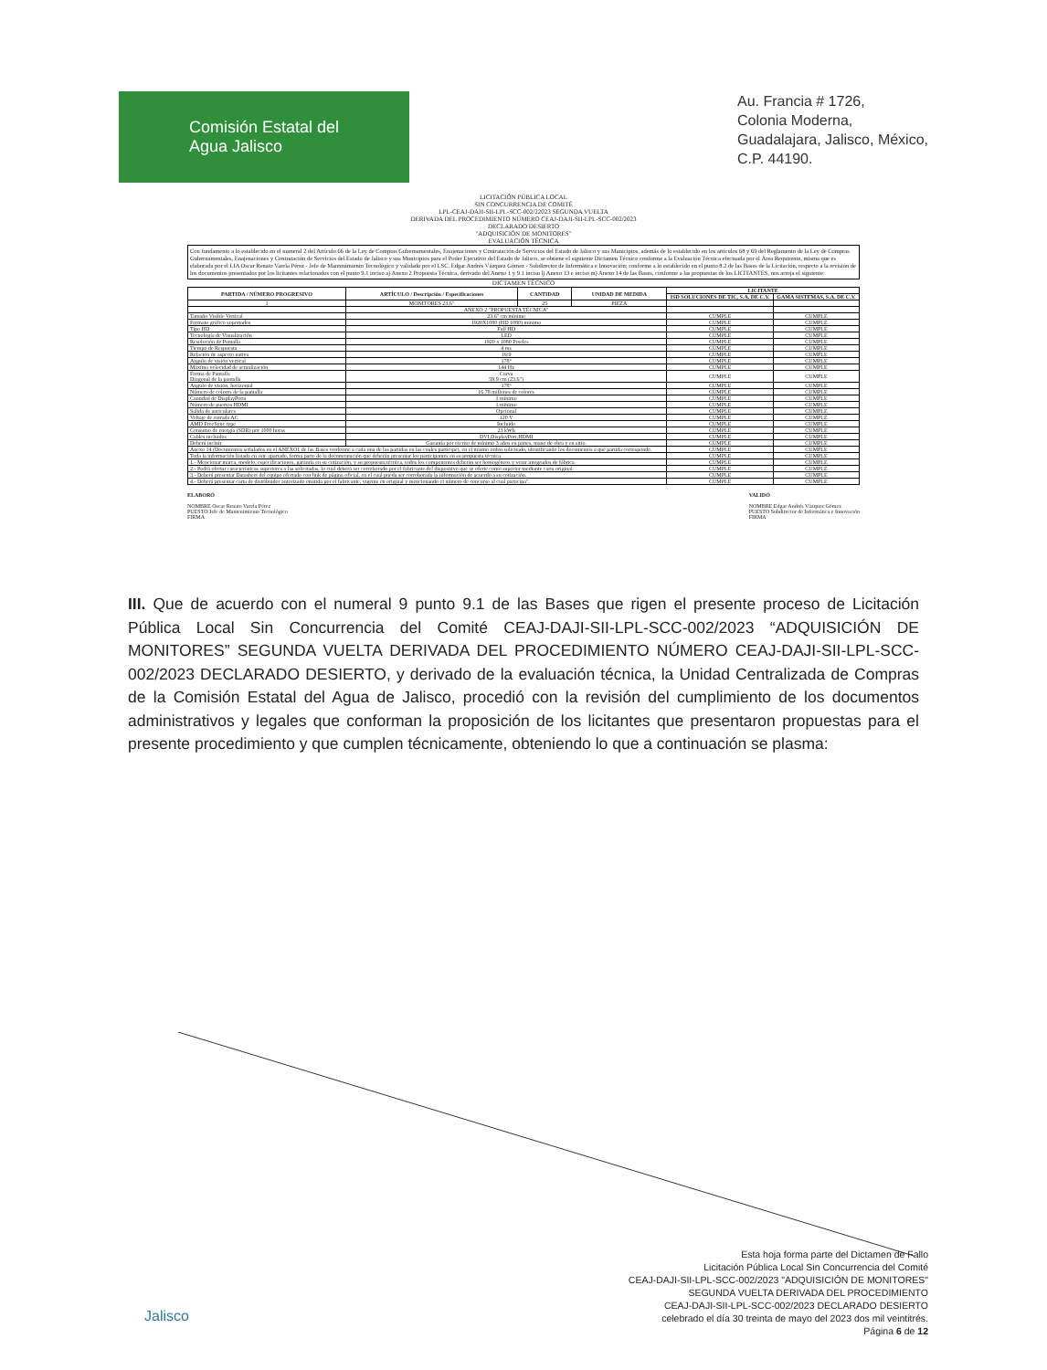Comisión Estatal del
Agua Jalisco
Au. Francia # 1726,
Colonia Moderna,
Guadalajara, Jalisco, México,
C.P. 44190.
LICITACIÓN PÚBLICA LOCAL
SIN CONCURRENCIA DE COMITÉ
LPL-CEAJ-DAJI-SII-LPL-SCC-002/22023 SEGUNDA VUELTA
DERIVADA DEL PROCEDIMIENTO NÚMERO CEAJ-DAJI-SII-LPL-SCC-002/2023
DECLARADO DESIERTO
"ADQUISICIÓN DE MONITORES"
EVALUACIÓN TÉCNICA
Con fundamento a lo establecido en el numeral 2 del Artículo 66 de la Ley de Compras Gubernamentales, Enajenaciones y Contratación de Servicios del Estado de Jalisco y sus Municipios, además de lo establecido en los artículos 68 y 69 del Reglamento de la Ley de Compras Gubernamentales, Enajenaciones y Contratación de Servicios del Estado de Jalisco y sus Municipios para el Poder Ejecutivo del Estado de Jalisco, se obtiene el siguiente Dictamen Técnico conforme a la Evaluación Técnica efectuada por el Área Requirente, misma que es elaborada por el LIA Oscar Renato Varela Pérez - Jefe de Mantenimiento Tecnológico y validado por el LSC. Edgar Andrés Vázquez Gómez - Subdirector de Informática e Innovación; conforme a lo establecido en el punto 8.2 de las Bases de la Licitación, respecto a la revisión de los documentos presentados por los licitantes relacionados con el punto 9.1 inciso a) Anexo 2 Propuesta Técnica, derivado del Anexo 1 y 9.1 inciso l) Anexo 13 e inciso m) Anexo 14 de las Bases, conforme a las propuestas de los LICITANTES, nos arroja el siguiente:
DICTAMEN TÉCNICO
| PARTIDA / NÚMERO PROGRESIVO | ARTÍCULO / Descripción / Especificaciones | CANTIDAD | UNIDAD DE MEDIDA | LICITANTE | |
| --- | --- | --- | --- | --- | --- |
| | | | | ISD SOLUCIONES DE TIC, S.A. DE C.V. | GAMA SISTEMAS, S.A. DE C.V. |
| 1 | MONITORES 23.6" | 25 | PIEZA | | |
| | ANEXO 2 "PROPUESTA TÉCNICA" | | | | |
| Tamaño Visible Vertical | 23.6" cm mínimo | | | CUMPLE | CUMPLE |
| Formato gráfico soportados | 1920X1080 (HD 1080) mínimo | | | CUMPLE | CUMPLE |
| Tipo HD | Full HD | | | CUMPLE | CUMPLE |
| Tecnología de Visualización | LED | | | CUMPLE | CUMPLE |
| Resolución de Pantalla | 1920 x 1080 Pixeles | | | CUMPLE | CUMPLE |
| Tiempo de Respuesta | 4 ms | | | CUMPLE | CUMPLE |
| Relación de aspecto nativa | 16:9 | | | CUMPLE | CUMPLE |
| Angulo de visión vertical | 178° | | | CUMPLE | CUMPLE |
| Máxima velocidad de actualización | 144 Hz | | | CUMPLE | CUMPLE |
| Forma de Pantalla Diagonal de la pantalla | Curva 59.9 cm (23.6") | | | CUMPLE | CUMPLE |
| Angulo de visión, horizontal | 178° | | | CUMPLE | CUMPLE |
| Número de colores de la pantalla | 16.78 millones de colores | | | CUMPLE | CUMPLE |
| Cantidad de DisplayPorts | 1 mínimo | | | CUMPLE | CUMPLE |
| Número de puertos HDMI | 1 mínimo | | | CUMPLE | CUMPLE |
| Salida de auriculares | Opcional | | | CUMPLE | CUMPLE |
| Voltaje de entrada AC | 120 V | | | CUMPLE | CUMPLE |
| AMD FreeSync type | Incluido | | | CUMPLE | CUMPLE |
| Consumo de energía (SDR) por 1000 horas | 23 kWh | | | CUMPLE | CUMPLE |
| Cables incluidos | DVI,DisplayPort,HDMI | | | CUMPLE | CUMPLE |
| Deberá incluir | Garantía por escrito de mínimo 3 años en partes, mano de obra y en sitio. | | | CUMPLE | CUMPLE |
| Anexo 14 (Documentos señalados en el ANEXO1 de las Bases conforme a cada una de las partidas en las cuales participe), en el mismo orden solicitado, identificando los documentos a qué partida corresponde. | | | | CUMPLE | CUMPLE |
| Toda la información listada en este apartado, forma parte de la documentación que deberán presentar los participantes en su propuesta técnica. | | | | CUMPLE | CUMPLE |
| 1.- Mencionar marca, modelo, especificaciones, garantía en su cotización, y su propuesta técnica, todos los componentes deberán ser homogéneos y venir integrados de fábrica. | | | | CUMPLE | CUMPLE |
| 2.- Podrá ofertar características superiores a las solicitadas, lo cual deberá ser corroborado por el fabricante del dispositivo que se oferte como superior mediante carta original. | | | | CUMPLE | CUMPLE |
| 3.- Deberá presentar Datasheet del equipo ofertado con link de página oficial, en el cual pueda ser corroborada la información de acuerdo a su cotización. | | | | CUMPLE | CUMPLE |
| 4.- Deberá presentar carta de distribuidor autorizado emitida por el fabricante, vigente en original y mencionando el número de concurso al cual participa". | | | | CUMPLE | CUMPLE |
ELABORÓ
NOMBRE Oscar Renato Varela Pérez
PUESTO Jefe de Mantenimiento Tecnológico
FIRMA
VALIDÓ
NOMBRE Edgar Andrés Vázquez Gómez
PUESTO Subdirector de Informática e Innovación
FIRMA
III. Que de acuerdo con el numeral 9 punto 9.1 de las Bases que rigen el presente proceso de Licitación Pública Local Sin Concurrencia del Comité CEAJ-DAJI-SII-LPL-SCC-002/2023 “ADQUISICIÓN DE MONITORES” SEGUNDA VUELTA DERIVADA DEL PROCEDIMIENTO NÚMERO CEAJ-DAJI-SII-LPL-SCC-002/2023 DECLARADO DESIERTO, y derivado de la evaluación técnica, la Unidad Centralizada de Compras de la Comisión Estatal del Agua de Jalisco, procedió con la revisión del cumplimiento de los documentos administrativos y legales que conforman la proposición de los licitantes que presentaron propuestas para el presente procedimiento y que cumplen técnicamente, obteniendo lo que a continuación se plasma:
Jalisco
Esta hoja forma parte del Dictamen de Fallo
Licitación Pública Local Sin Concurrencia del Comité
CEAJ-DAJI-SII-LPL-SCC-002/2023 "ADQUISICIÓN DE MONITORES"
SEGUNDA VUELTA DERIVADA DEL PROCEDIMIENTO
CEAJ-DAJI-SII-LPL-SCC-002/2023 DECLARADO DESIERTO
celebrado el día 30 treinta de mayo del 2023 dos mil veintitrés.
Página 6 de 12